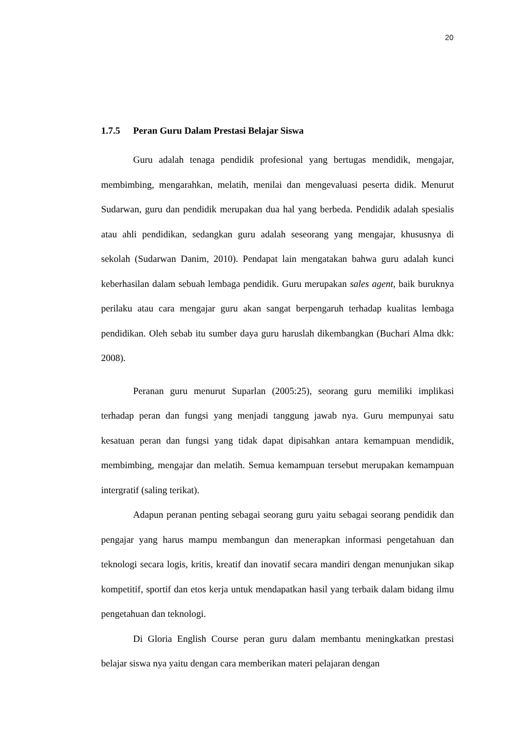20
1.7.5 Peran Guru Dalam Prestasi Belajar Siswa
Guru adalah tenaga pendidik profesional yang bertugas mendidik, mengajar, membimbing, mengarahkan, melatih, menilai dan mengevaluasi peserta didik. Menurut Sudarwan, guru dan pendidik merupakan dua hal yang berbeda. Pendidik adalah spesialis atau ahli pendidikan, sedangkan guru adalah seseorang yang mengajar, khususnya di sekolah (Sudarwan Danim, 2010). Pendapat lain mengatakan bahwa guru adalah kunci keberhasilan dalam sebuah lembaga pendidik. Guru merupakan sales agent, baik buruknya perilaku atau cara mengajar guru akan sangat berpengaruh terhadap kualitas lembaga pendidikan. Oleh sebab itu sumber daya guru haruslah dikembangkan (Buchari Alma dkk: 2008).
Peranan guru menurut Suparlan (2005:25), seorang guru memiliki implikasi terhadap peran dan fungsi yang menjadi tanggung jawab nya. Guru mempunyai satu kesatuan peran dan fungsi yang tidak dapat dipisahkan antara kemampuan mendidik, membimbing, mengajar dan melatih. Semua kemampuan tersebut merupakan kemampuan intergratif (saling terikat).
Adapun peranan penting sebagai seorang guru yaitu sebagai seorang pendidik dan pengajar yang harus mampu membangun dan menerapkan informasi pengetahuan dan teknologi secara logis, kritis, kreatif dan inovatif secara mandiri dengan menunjukan sikap kompetitif, sportif dan etos kerja untuk mendapatkan hasil yang terbaik dalam bidang ilmu pengetahuan dan teknologi.
Di Gloria English Course peran guru dalam membantu meningkatkan prestasi belajar siswa nya yaitu dengan cara memberikan materi pelajaran dengan